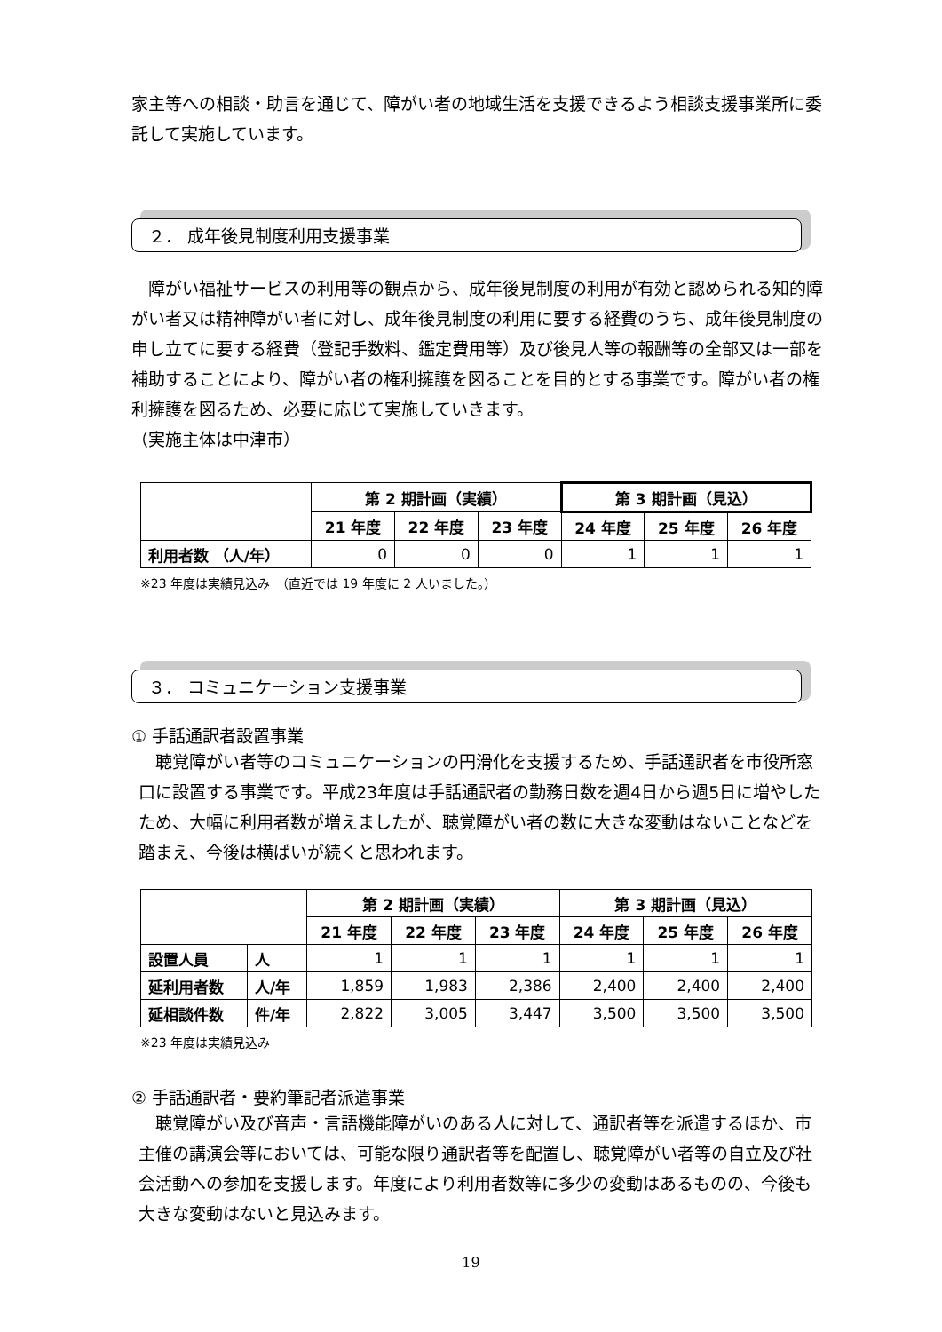家主等への相談・助言を通じて、障がい者の地域生活を支援できるよう相談支援事業所に委託して実施しています。
２． 成年後見制度利用支援事業
　障がい福祉サービスの利用等の観点から、成年後見制度の利用が有効と認められる知的障がい者又は精神障がい者に対し、成年後見制度の利用に要する経費のうち、成年後見制度の申し立てに要する経費（登記手数料、鑑定費用等）及び後見人等の報酬等の全部又は一部を補助することにより、障がい者の権利擁護を図ることを目的とする事業です。障がい者の権利擁護を図るため、必要に応じて実施していきます。
（実施主体は中津市）
| | 第 2 期計画（実績） | | | 第 3 期計画（見込） | | |
| --- | --- | --- | --- | --- | --- | --- |
| | 21 年度 | 22 年度 | 23 年度 | 24 年度 | 25 年度 | 26 年度 |
| 利用者数 （人/年） | 0 | 0 | 0 | 1 | 1 | 1 |
※23 年度は実績見込み　（直近では 19 年度に 2 人いました。）
３． コミュニケーション支援事業
① 手話通訳者設置事業
　聴覚障がい者等のコミュニケーションの円滑化を支援するため、手話通訳者を市役所窓口に設置する事業です。平成23年度は手話通訳者の勤務日数を週4日から週5日に増やしたため、大幅に利用者数が増えましたが、聴覚障がい者の数に大きな変動はないことなどを踏まえ、今後は横ばいが続くと思われます。
| | | 第 2 期計画（実績） | | | 第 3 期計画（見込） | | |
| --- | --- | --- | --- | --- | --- | --- | --- |
| | | 21 年度 | 22 年度 | 23 年度 | 24 年度 | 25 年度 | 26 年度 |
| 設置人員 | 人 | 1 | 1 | 1 | 1 | 1 | 1 |
| 延利用者数 | 人/年 | 1,859 | 1,983 | 2,386 | 2,400 | 2,400 | 2,400 |
| 延相談件数 | 件/年 | 2,822 | 3,005 | 3,447 | 3,500 | 3,500 | 3,500 |
※23 年度は実績見込み
② 手話通訳者・要約筆記者派遣事業
　聴覚障がい及び音声・言語機能障がいのある人に対して、通訳者等を派遣するほか、市主催の講演会等においては、可能な限り通訳者等を配置し、聴覚障がい者等の自立及び社会活動への参加を支援します。年度により利用者数等に多少の変動はあるものの、今後も大きな変動はないと見込みます。
19